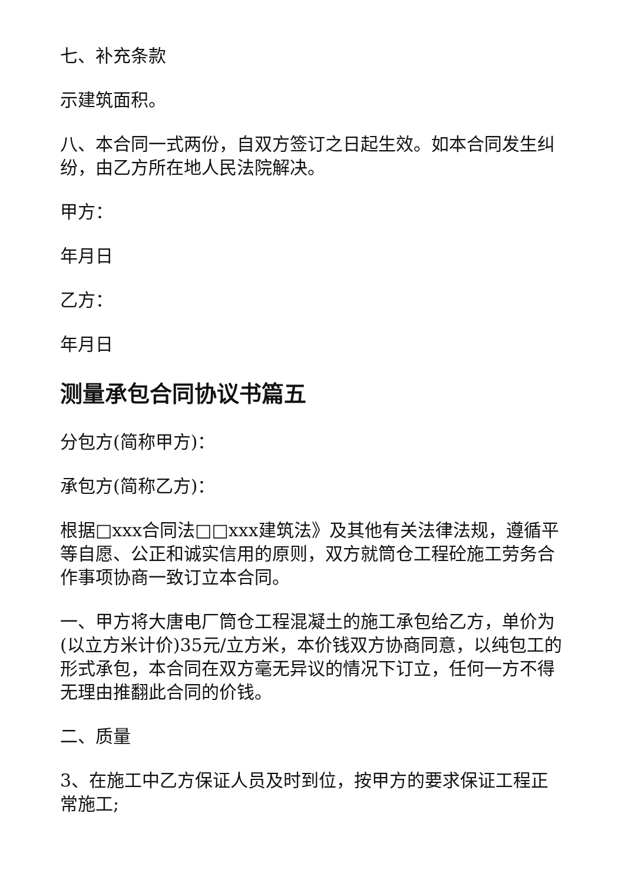七、补充条款
示建筑面积。
八、本合同一式两份，自双方签订之日起生效。如本合同发生纠纷，由乙方所在地人民法院解决。
甲方：
年月日
乙方：
年月日
测量承包合同协议书篇五
分包方(简称甲方)：
承包方(简称乙方)：
根据□xxx合同法□□xxx建筑法》及其他有关法律法规，遵循平等自愿、公正和诚实信用的原则，双方就筒仓工程砼施工劳务合作事项协商一致订立本合同。
一、甲方将大唐电厂筒仓工程混凝土的施工承包给乙方，单价为(以立方米计价)35元/立方米，本价钱双方协商同意，以纯包工的形式承包，本合同在双方毫无异议的情况下订立，任何一方不得无理由推翻此合同的价钱。
二、质量
3、在施工中乙方保证人员及时到位，按甲方的要求保证工程正常施工;